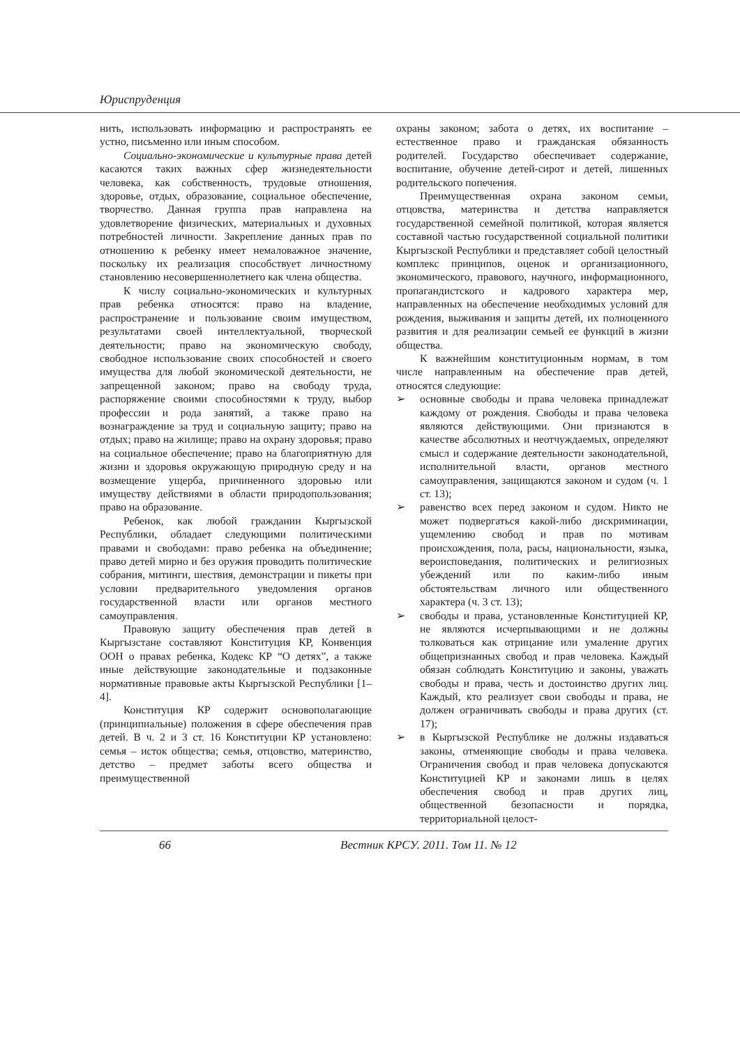Юриспруденция
нить, использовать информацию и распространять ее устно, письменно или иным способом.
Социально-экономические и культурные права детей касаются таких важных сфер жизнедеятельности человека, как собственность, трудовые отношения, здоровье, отдых, образование, социальное обеспечение, творчество. Данная группа прав направлена на удовлетворение физических, материальных и духовных потребностей личности. Закрепление данных прав по отношению к ребенку имеет немаловажное значение, поскольку их реализация способствует личностному становлению несовершеннолетнего как члена общества.
К числу социально-экономических и культурных прав ребенка относятся: право на владение, распространение и пользование своим имуществом, результатами своей интеллектуальной, творческой деятельности; право на экономическую свободу, свободное использование своих способностей и своего имущества для любой экономической деятельности, не запрещенной законом; право на свободу труда, распоряжение своими способностями к труду, выбор профессии и рода занятий, а также право на вознаграждение за труд и социальную защиту; право на отдых; право на жилище; право на охрану здоровья; право на социальное обеспечение; право на благоприятную для жизни и здоровья окружающую природную среду и на возмещение ущерба, причиненного здоровью или имуществу действиями в области природопользования; право на образование.
Ребенок, как любой гражданин Кыргызской Республики, обладает следующими политическими правами и свободами: право ребенка на объединение; право детей мирно и без оружия проводить политические собрания, митинги, шествия, демонстрации и пикеты при условии предварительного уведомления органов государственной власти или органов местного самоуправления.
Правовую защиту обеспечения прав детей в Кыргызстане составляют Конституция КР, Конвенция ООН о правах ребенка, Кодекс КР “О детях”, а также иные действующие законодательные и подзаконные нормативные правовые акты Кыргызской Республики [1–4].
Конституция КР содержит основополагающие (принципиальные) положения в сфере обеспечения прав детей. В ч. 2 и 3 ст. 16 Конституции КР установлено: семья – исток общества; семья, отцовство, материнство, детство – предмет заботы всего общества и преимущественной
охраны законом; забота о детях, их воспитание – естественное право и гражданская обязанность родителей. Государство обеспечивает содержание, воспитание, обучение детей-сирот и детей, лишенных родительского попечения.
Преимущественная охрана законом семьи, отцовства, материнства и детства направляется государственной семейной политикой, которая является составной частью государственной социальной политики Кыргызской Республики и представляет собой целостный комплекс принципов, оценок и организационного, экономического, правового, научного, информационного, пропагандистского и кадрового характера мер, направленных на обеспечение необходимых условий для рождения, выживания и защиты детей, их полноценного развития и для реализации семьей ее функций в жизни общества.
К важнейшим конституционным нормам, в том числе направленным на обеспечение прав детей, относятся следующие:
➢ основные свободы и права человека принадлежат каждому от рождения. Свободы и права человека являются действующими. Они признаются в качестве абсолютных и неотчуждаемых, определяют смысл и содержание деятельности законодательной, исполнительной власти, органов местного самоуправления, защищаются законом и судом (ч. 1 ст. 13);
➢ равенство всех перед законом и судом. Никто не может подвергаться какой-либо дискриминации, ущемлению свобод и прав по мотивам происхождения, пола, расы, национальности, языка, вероисповедания, политических и религиозных убеждений или по каким-либо иным обстоятельствам личного или общественного характера (ч. 3 ст. 13);
➢ свободы и права, установленные Конституцией КР, не являются исчерпывающими и не должны толковаться как отрицание или умаление других общепризнанных свобод и прав человека. Каждый обязан соблюдать Конституцию и законы, уважать свободы и права, честь и достоинство других лиц. Каждый, кто реализует свои свободы и права, не должен ограничивать свободы и права других (ст. 17);
➢ в Кыргызской Республике не должны издаваться законы, отменяющие свободы и права человека. Ограничения свобод и прав человека допускаются Конституцией КР и законами лишь в целях обеспечения свобод и прав других лиц, общественной безопасности и порядка, территориальной целост-
66 Вестник КРСУ. 2011. Том 11. № 12